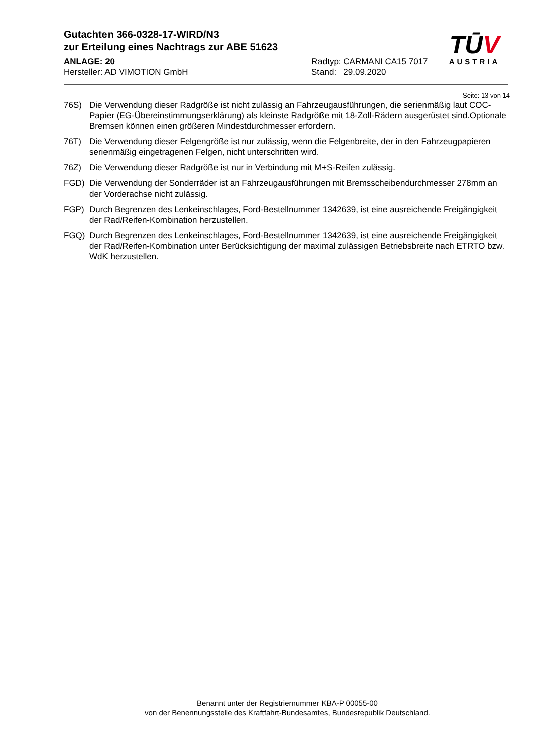Gutachten 366-0328-17-WIRD/N3
zur Erteilung eines Nachtrags zur ABE 51623
ANLAGE: 20
Hersteller: AD VIMOTION GmbH
Radtyp: CARMANI CA15 7017
Stand: 29.09.2020
TŪV
AUSTRIA
Seite: 13 von 14
76S) Die Verwendung dieser Radgröße ist nicht zulässig an Fahrzeugausführungen, die serienmäßig laut COC-Papier (EG-Übereinstimmungserklärung) als kleinste Radgröße mit 18-Zoll-Rädern ausgerüstet sind.Optionale Bremsen können einen größeren Mindestdurchmesser erfordern.
76T) Die Verwendung dieser Felgengröße ist nur zulässig, wenn die Felgenbreite, der in den Fahrzeugpapieren serienmäßig eingetragenen Felgen, nicht unterschritten wird.
76Z) Die Verwendung dieser Radgröße ist nur in Verbindung mit M+S-Reifen zulässig.
FGD) Die Verwendung der Sonderräder ist an Fahrzeugausführungen mit Bremsscheibendurchmesser 278mm an der Vorderachse nicht zulässig.
FGP) Durch Begrenzen des Lenkeinschlages, Ford-Bestellnummer 1342639, ist eine ausreichende Freigängigkeit der Rad/Reifen-Kombination herzustellen.
FGQ) Durch Begrenzen des Lenkeinschlages, Ford-Bestellnummer 1342639, ist eine ausreichende Freigängigkeit der Rad/Reifen-Kombination unter Berücksichtigung der maximal zulässigen Betriebsbreite nach ETRTO bzw. WdK herzustellen.
Benannt unter der Registriernummer KBA-P 00055-00
von der Benennungsstelle des Kraftfahrt-Bundesamtes, Bundesrepublik Deutschland.